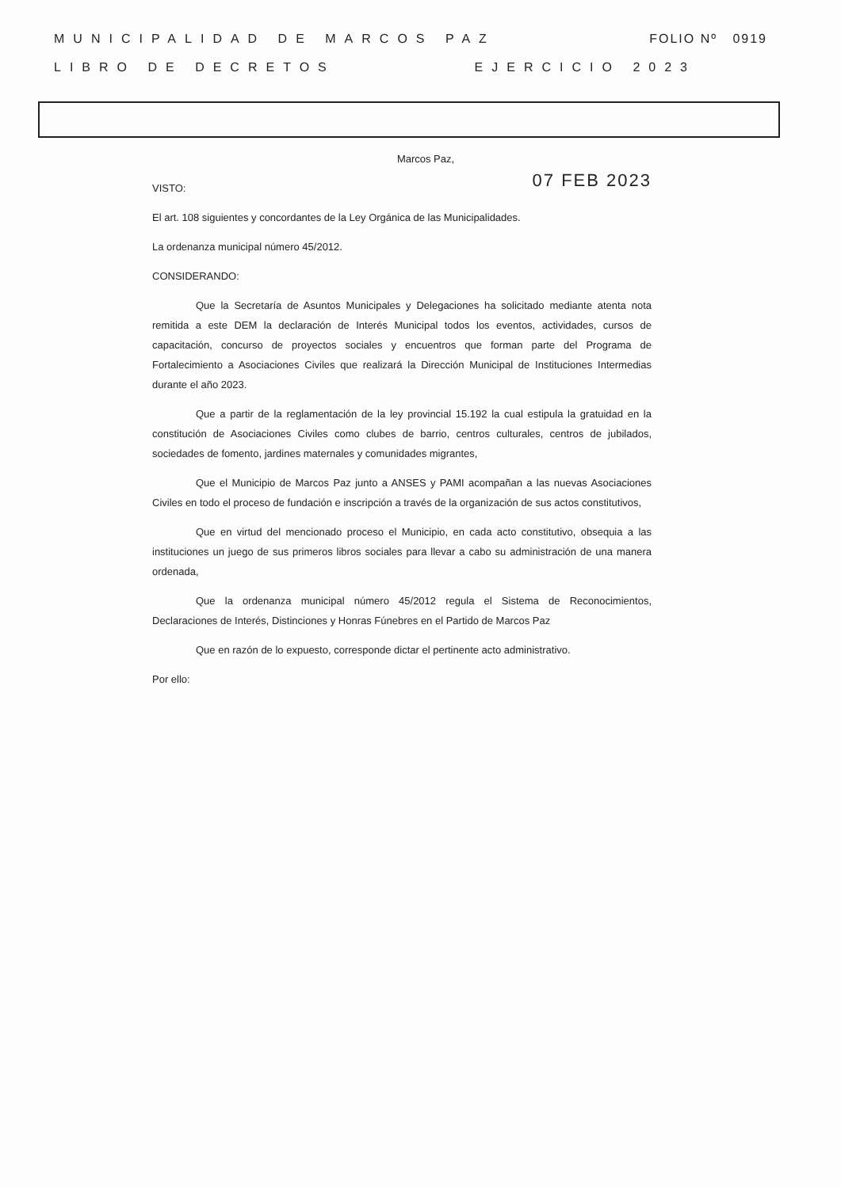MUNICIPALIDAD DE MARCOS PAZ FOLIO Nº 0919
LIBRO DE DECRETOS EJERCICIO 2023
Marcos Paz,
VISTO: 07 FEB 2023
El art. 108 siguientes y concordantes de la Ley Orgánica de las Municipalidades.
La ordenanza municipal número 45/2012.
CONSIDERANDO:
Que la Secretaría de Asuntos Municipales y Delegaciones ha solicitado mediante atenta nota remitida a este DEM la declaración de Interés Municipal todos los eventos, actividades, cursos de capacitación, concurso de proyectos sociales y encuentros que forman parte del Programa de Fortalecimiento a Asociaciones Civiles que realizará la Dirección Municipal de Instituciones Intermedias durante el año 2023.
Que a partir de la reglamentación de la ley provincial 15.192 la cual estipula la gratuidad en la constitución de Asociaciones Civiles como clubes de barrio, centros culturales, centros de jubilados, sociedades de fomento, jardines maternales y comunidades migrantes,
Que el Municipio de Marcos Paz junto a ANSES y PAMI acompañan a las nuevas Asociaciones Civiles en todo el proceso de fundación e inscripción a través de la organización de sus actos constitutivos,
Que en virtud del mencionado proceso el Municipio, en cada acto constitutivo, obsequia a las instituciones un juego de sus primeros libros sociales para llevar a cabo su administración de una manera ordenada,
Que la ordenanza municipal número 45/2012 regula el Sistema de Reconocimientos, Declaraciones de Interés, Distinciones y Honras Fúnebres en el Partido de Marcos Paz
Que en razón de lo expuesto, corresponde dictar el pertinente acto administrativo.
Por ello: